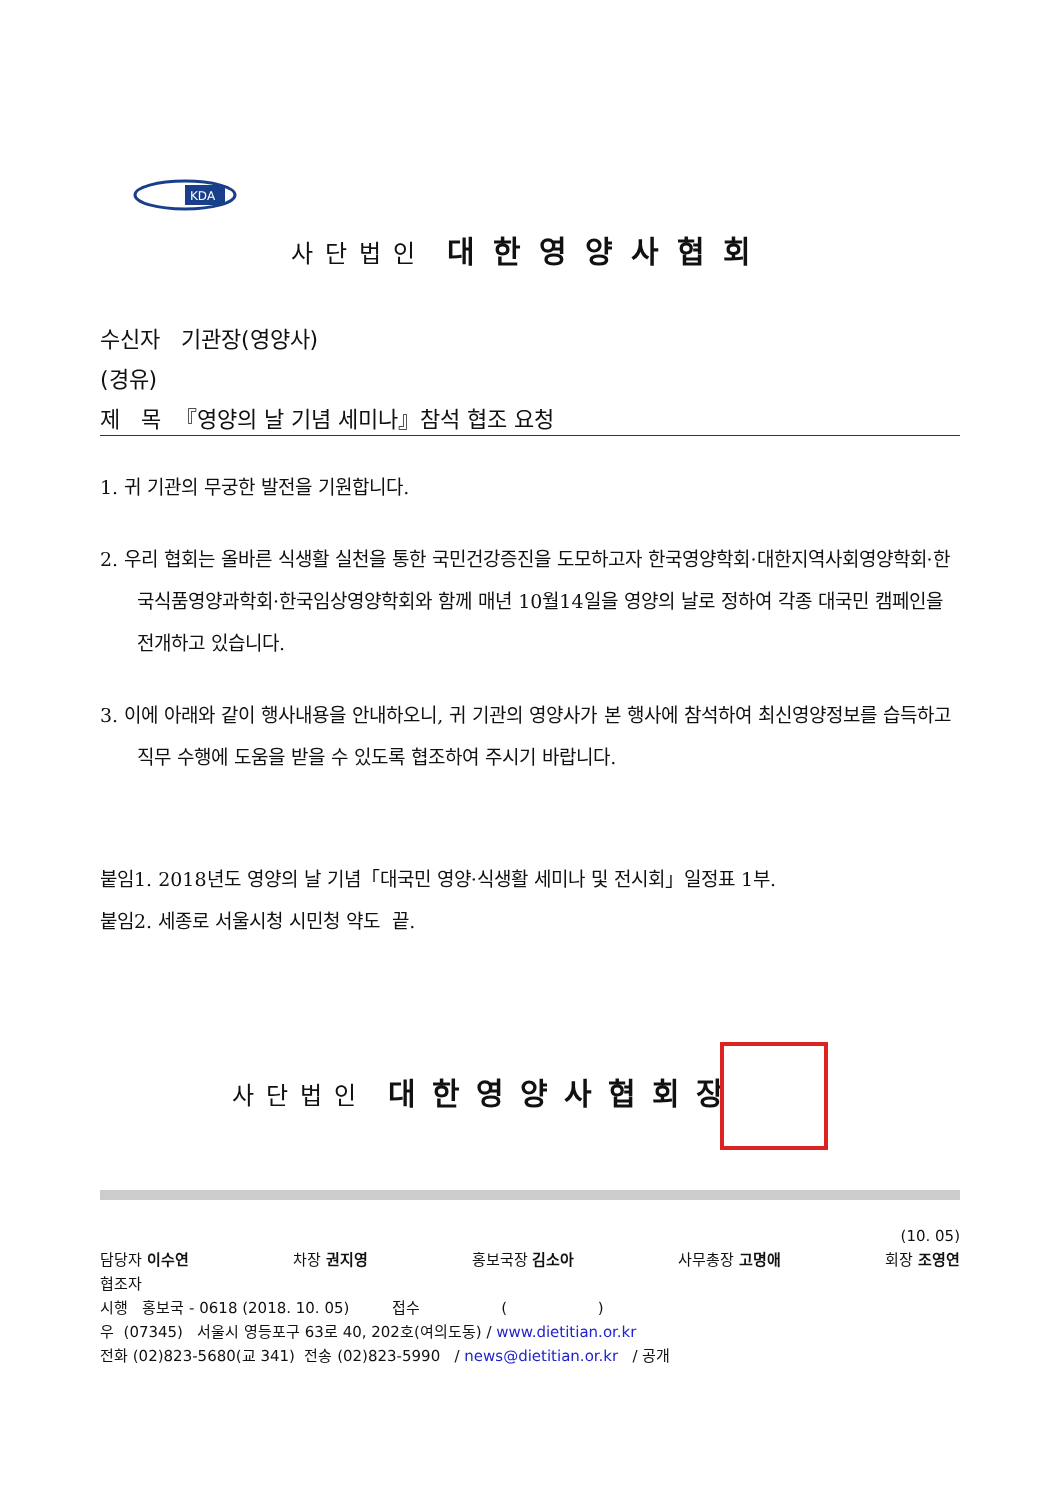KDA
사단법인 대한영양사협회
수신자 기관장(영양사)
(경유)
제 목 『영양의 날 기념 세미나』참석 협조 요청
1. 귀 기관의 무궁한 발전을 기원합니다.
2. 우리 협회는 올바른 식생활 실천을 통한 국민건강증진을 도모하고자 한국영양학회·대한지역사회영양학회·한국식품영양과학회·한국임상영양학회와 함께 매년 10월14일을 영양의 날로 정하여 각종 대국민 캠페인을 전개하고 있습니다.
3. 이에 아래와 같이 행사내용을 안내하오니, 귀 기관의 영양사가 본 행사에 참석하여 최신영양정보를 습득하고 직무 수행에 도움을 받을 수 있도록 협조하여 주시기 바랍니다.
붙임1. 2018년도 영양의 날 기념「대국민 영양·식생활 세미나 및 전시회」일정표 1부.
붙임2. 세종로 서울시청 시민청 약도 끝.
사단법인 대한영양사협회장
(10. 05)
담당자 이수연 차장 권지영 홍보국장 김소아 사무총장 고명애 회장 조영연
협조자
시행 홍보국 - 0618 (2018. 10. 05) 접수 ( )
우 (07345) 서울시 영등포구 63로 40, 202호(여의도동) / www.dietitian.or.kr
전화 (02)823-5680(교 341) 전송 (02)823-5990 / news@dietitian.or.kr / 공개